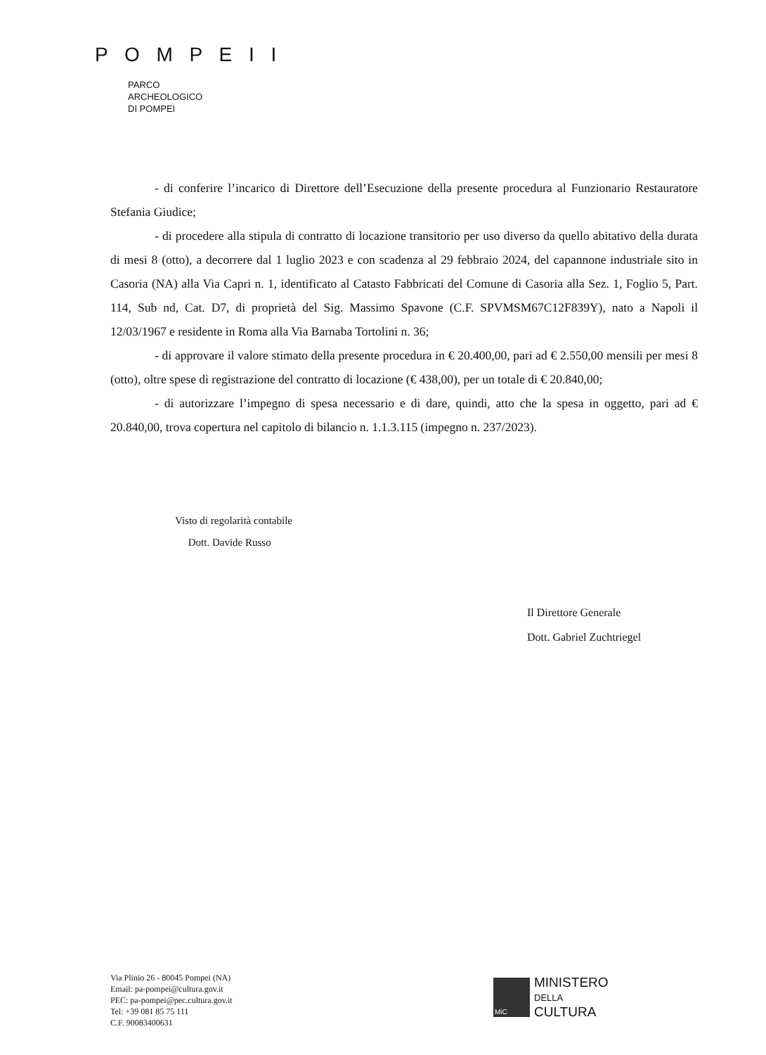P O M P E I I
PARCO
ARCHEOLOGICO
DI POMPEI
- di conferire l’incarico di Direttore dell’Esecuzione della presente procedura al Funzionario Restauratore Stefania Giudice;
- di procedere alla stipula di contratto di locazione transitorio per uso diverso da quello abitativo della durata di mesi 8 (otto), a decorrere dal 1 luglio 2023 e con scadenza al 29 febbraio 2024, del capannone industriale sito in Casoria (NA) alla Via Capri n. 1, identificato al Catasto Fabbricati del Comune di Casoria alla Sez. 1, Foglio 5, Part. 114, Sub nd, Cat. D7, di proprietà del Sig. Massimo Spavone (C.F. SPVMSM67C12F839Y), nato a Napoli il 12/03/1967 e residente in Roma alla Via Barnaba Tortolini n. 36;
- di approvare il valore stimato della presente procedura in € 20.400,00, pari ad € 2.550,00 mensili per mesi 8 (otto), oltre spese di registrazione del contratto di locazione (€ 438,00), per un totale di € 20.840,00;
- di autorizzare l’impegno di spesa necessario e di dare, quindi, atto che la spesa in oggetto, pari ad € 20.840,00, trova copertura nel capitolo di bilancio n. 1.1.3.115 (impegno n. 237/2023).
Visto di regolarità contabile
Dott. Davide Russo
Il Direttore Generale
Dott. Gabriel Zuchtriegel
Via Plinio 26 - 80045 Pompei (NA)
Email: pa-pompei@cultura.gov.it
PEC: pa-pompei@pec.cultura.gov.it
Tel: +39 081 85 75 111
C.F. 90083400631
MiC
MINISTERO
DELLA
CULTURA